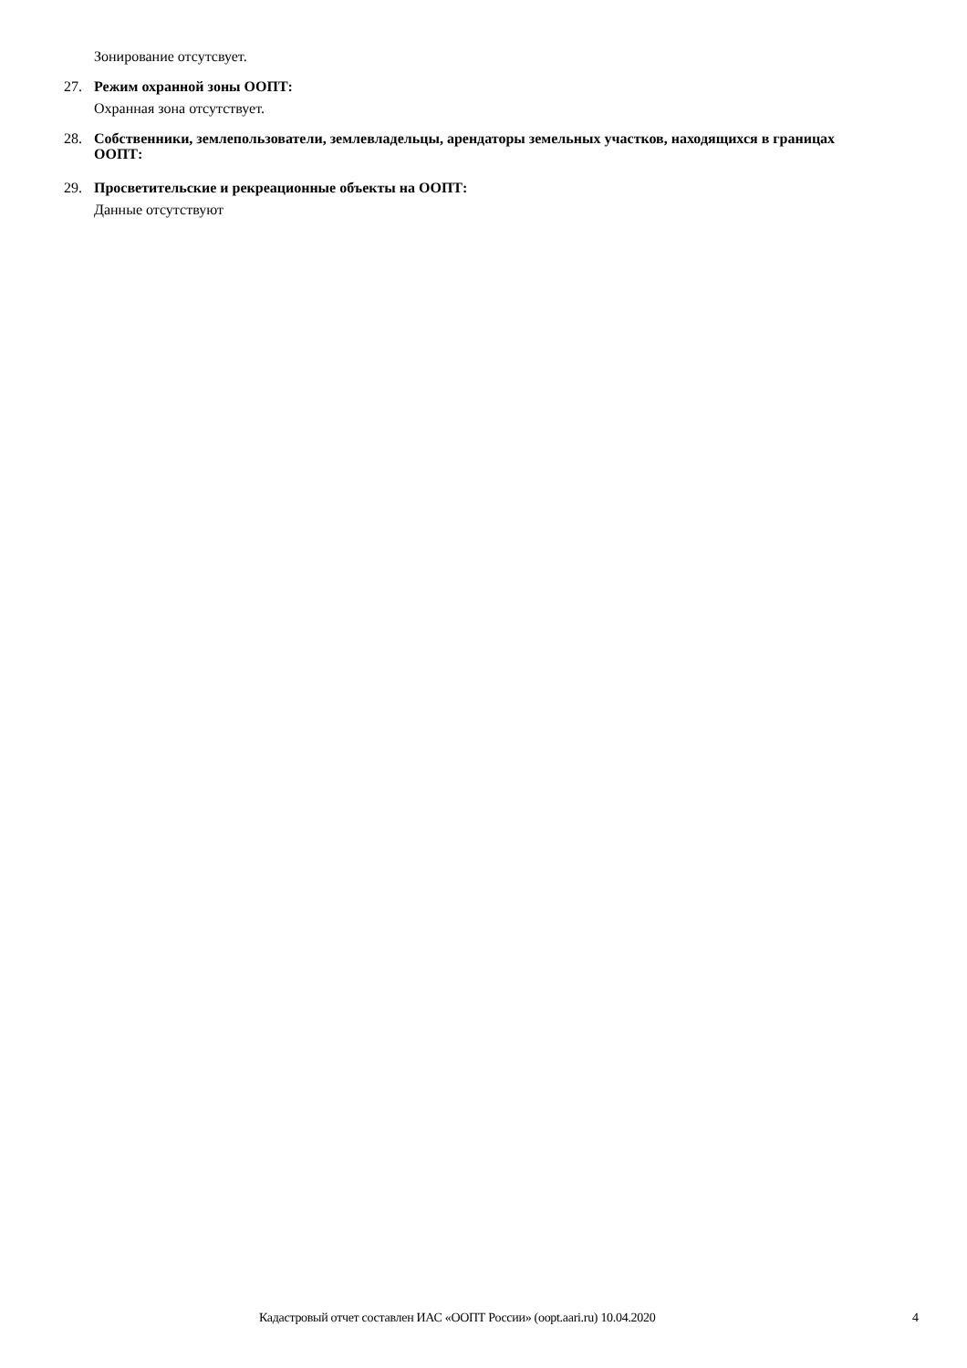Зонирование отсутсвует.
27. Режим охранной зоны ООПТ:
Охранная зона отсутствует.
28. Собственники, землепользователи, землевладельцы, арендаторы земельных участков, находящихся в границах ООПТ:
29. Просветительские и рекреационные объекты на ООПТ:
Данные отсутствуют
Кадастровый отчет составлен ИАС «ООПТ России» (oopt.aari.ru) 10.04.2020 4